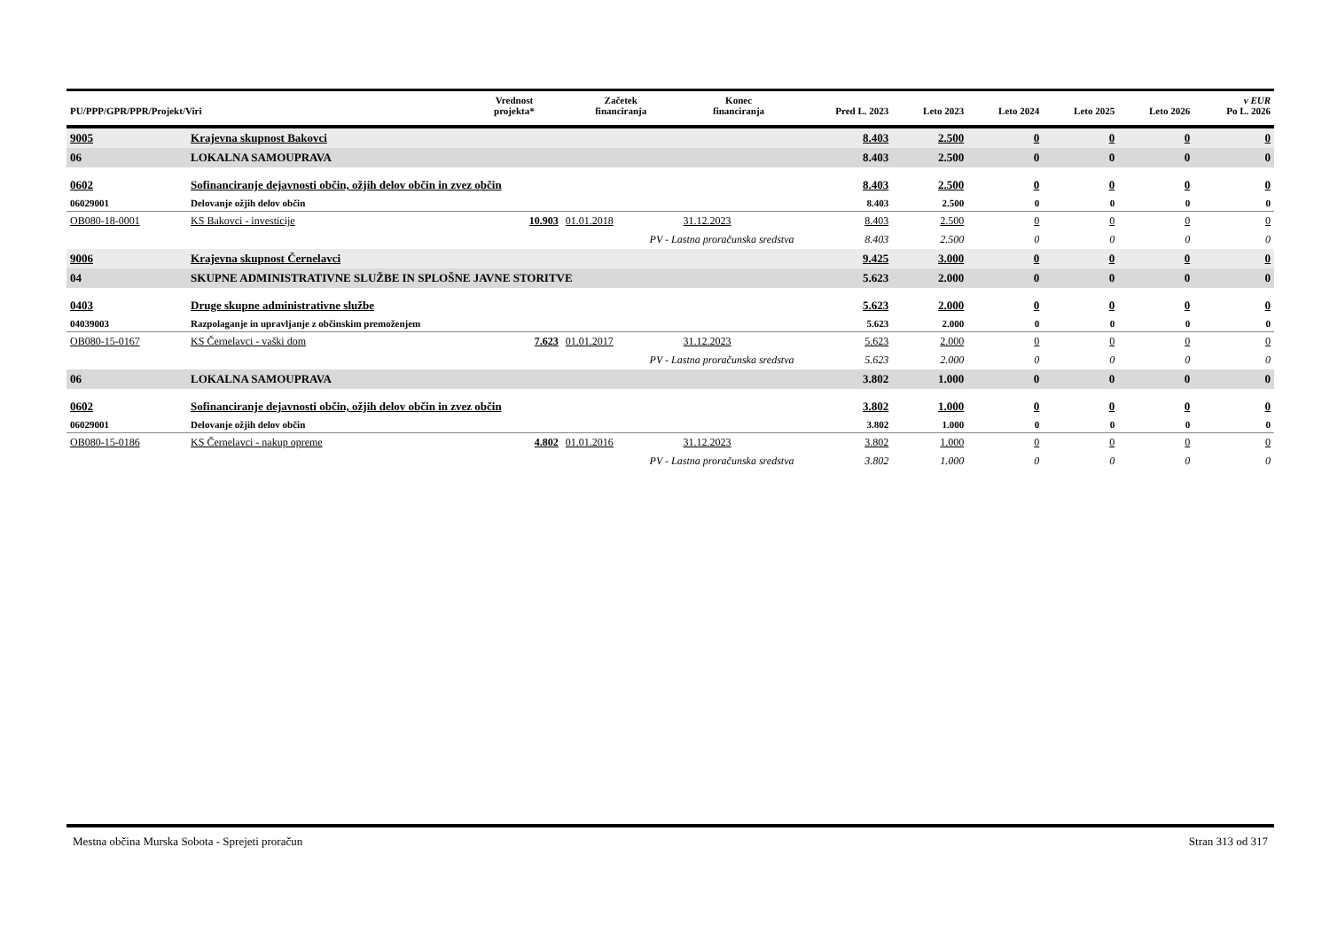| PU/PPP/GPR/PPR/Projekt/Viri | | Vrednost projekta* | Začetek financiranja | Konec financiranja | Pred L. 2023 | Leto 2023 | Leto 2024 | Leto 2025 | Leto 2026 | v EUR Po L. 2026 |
| --- | --- | --- | --- | --- | --- | --- | --- | --- | --- | --- |
| 9005 | Krajevna skupnost Bakovci | | | | 8.403 | 2.500 | 0 | 0 | 0 | 0 |
| 06 | LOKALNA SAMOUPRAVA | | | | 8.403 | 2.500 | 0 | 0 | 0 | 0 |
| 0602 | Sofinanciranje dejavnosti občin, ožjih delov občin in zvez občin | | | | 8.403 | 2.500 | 0 | 0 | 0 | 0 |
| 06029001 | Delovanje ožjih delov občin | | | | 8.403 | 2.500 | 0 | 0 | 0 | 0 |
| OB080-18-0001 | KS Bakovci - investicije | 10.903 | 01.01.2018 | 31.12.2023 | 8.403 | 2.500 | 0 | 0 | 0 | 0 |
| | PV - Lastna proračunska sredstva | | | | 8.403 | 2.500 | 0 | 0 | 0 | 0 |
| 9006 | Krajevna skupnost Černelavci | | | | 9.425 | 3.000 | 0 | 0 | 0 | 0 |
| 04 | SKUPNE ADMINISTRATIVNE SLUŽBE IN SPLOŠNE JAVNE STORITVE | | | | 5.623 | 2.000 | 0 | 0 | 0 | 0 |
| 0403 | Druge skupne administrativne službe | | | | 5.623 | 2.000 | 0 | 0 | 0 | 0 |
| 04039003 | Razpolaganje in upravljanje z občinskim premoženjem | | | | 5.623 | 2.000 | 0 | 0 | 0 | 0 |
| OB080-15-0167 | KS Černelavci - vaški dom | 7.623 | 01.01.2017 | 31.12.2023 | 5.623 | 2.000 | 0 | 0 | 0 | 0 |
| | PV - Lastna proračunska sredstva | | | | 5.623 | 2.000 | 0 | 0 | 0 | 0 |
| 06 | LOKALNA SAMOUPRAVA | | | | 3.802 | 1.000 | 0 | 0 | 0 | 0 |
| 0602 | Sofinanciranje dejavnosti občin, ožjih delov občin in zvez občin | | | | 3.802 | 1.000 | 0 | 0 | 0 | 0 |
| 06029001 | Delovanje ožjih delov občin | | | | 3.802 | 1.000 | 0 | 0 | 0 | 0 |
| OB080-15-0186 | KS Černelavci - nakup opreme | 4.802 | 01.01.2016 | 31.12.2023 | 3.802 | 1.000 | 0 | 0 | 0 | 0 |
| | PV - Lastna proračunska sredstva | | | | 3.802 | 1.000 | 0 | 0 | 0 | 0 |
Mestna občina Murska Sobota - Sprejeti proračun Stran 313 od 317